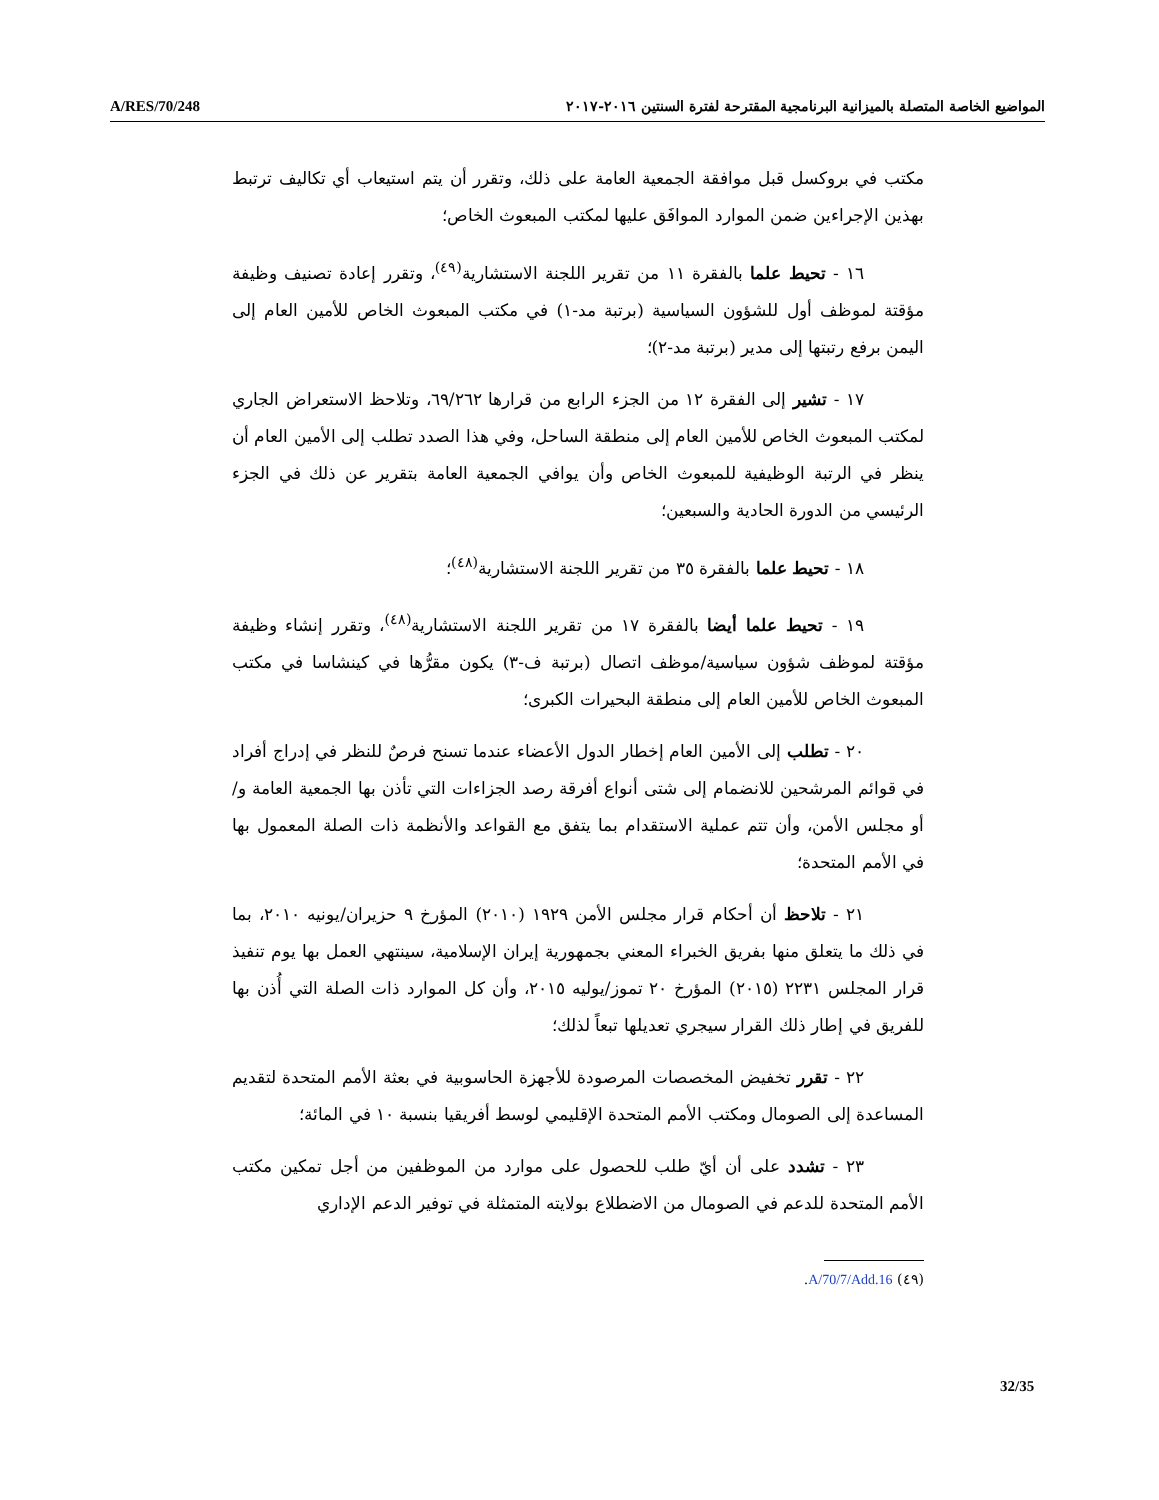A/RES/70/248 المواضيع الخاصة المتصلة بالميزانية البرنامجية المقترحة لفترة السنتين ٢٠١٦-٢٠١٧
مكتب في بروكسل قبل موافقة الجمعية العامة على ذلك، وتقرر أن يتم استيعاب أي تكاليف ترتبط بهذين الإجراءين ضمن الموارد الموافَق عليها لمكتب المبعوث الخاص؛
١٦ - تحيط علما بالفقرة ١١ من تقرير اللجنة الاستشارية<sup>(٤٩)</sup>، وتقرر إعادة تصنيف وظيفة مؤقتة لموظف أول للشؤون السياسية (برتبة مد-١) في مكتب المبعوث الخاص للأمين العام إلى اليمن برفع رتبتها إلى مدير (برتبة مد-٢)؛
١٧ - تشير إلى الفقرة ١٢ من الجزء الرابع من قرارها ٦٩/٢٦٢، وتلاحظ الاستعراض الجاري لمكتب المبعوث الخاص للأمين العام إلى منطقة الساحل، وفي هذا الصدد تطلب إلى الأمين العام أن ينظر في الرتبة الوظيفية للمبعوث الخاص وأن يوافي الجمعية العامة بتقرير عن ذلك في الجزء الرئيسي من الدورة الحادية والسبعين؛
١٨ - تحيط علما بالفقرة ٣٥ من تقرير اللجنة الاستشارية<sup>(٤٨)</sup>؛
١٩ - تحيط علما أيضا بالفقرة ١٧ من تقرير اللجنة الاستشارية<sup>(٤٨)</sup>، وتقرر إنشاء وظيفة مؤقتة لموظف شؤون سياسية/موظف اتصال (برتبة ف-٣) يكون مقرُّها في كينشاسا في مكتب المبعوث الخاص للأمين العام إلى منطقة البحيرات الكبرى؛
٢٠ - تطلب إلى الأمين العام إخطار الدول الأعضاء عندما تسنح فرصٌ للنظر في إدراج أفراد في قوائم المرشحين للانضمام إلى شتى أنواع أفرقة رصد الجزاءات التي تأذن بها الجمعية العامة و/أو مجلس الأمن، وأن تتم عملية الاستقدام بما يتفق مع القواعد والأنظمة ذات الصلة المعمول بها في الأمم المتحدة؛
٢١ - تلاحظ أن أحكام قرار مجلس الأمن ١٩٢٩ (٢٠١٠) المؤرخ ٩ حزيران/يونيه ٢٠١٠، بما في ذلك ما يتعلق منها بفريق الخبراء المعني بجمهورية إيران الإسلامية، سينتهي العمل بها يوم تنفيذ قرار المجلس ٢٢٣١ (٢٠١٥) المؤرخ ٢٠ تموز/يوليه ٢٠١٥، وأن كل الموارد ذات الصلة التي أُذن بها للفريق في إطار ذلك القرار سيجري تعديلها تبعاً لذلك؛
٢٢ - تقرر تخفيض المخصصات المرصودة للأجهزة الحاسوبية في بعثة الأمم المتحدة لتقديم المساعدة إلى الصومال ومكتب الأمم المتحدة الإقليمي لوسط أفريقيا بنسبة ١٠ في المائة؛
٢٣ - تشدد على أن أيّ طلب للحصول على موارد من الموظفين من أجل تمكين مكتب الأمم المتحدة للدعم في الصومال من الاضطلاع بولايته المتمثلة في توفير الدعم الإداري
(٤٩) A/70/7/Add.16.
32/35